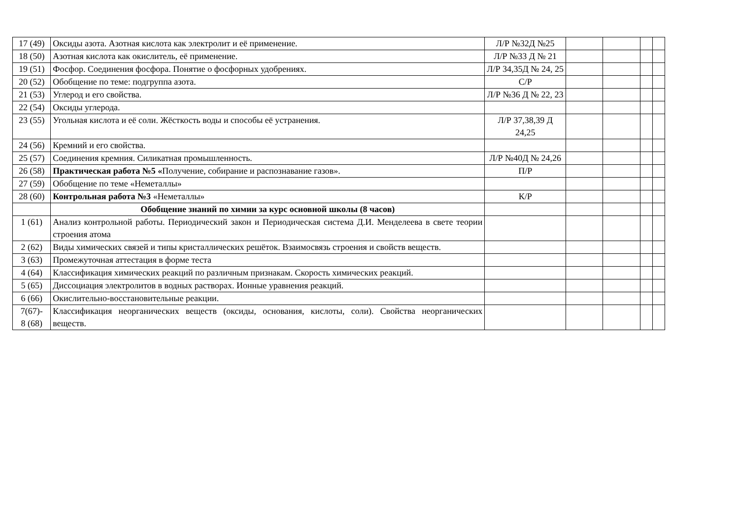| 17 (49) | Оксиды азота. Азотная кислота как электролит и её применение. | Л/Р №32Д №25 | | | | |
| 18 (50) | Азотная кислота как окислитель, её применение. | Л/Р №33 Д № 21 | | | | |
| 19 (51) | Фосфор. Соединения фосфора. Понятие о фосфорных удобрениях. | Л/Р 34,35Д № 24, 25 | | | | |
| 20 (52) | Обобщение по теме: подгруппа азота. | С/Р | | | | |
| 21 (53) | Углерод и его свойства. | Л/Р №36 Д № 22, 23 | | | | |
| 22 (54) | Оксиды углерода. | | | | | |
| 23 (55) | Угольная кислота и её соли. Жёсткость воды и способы её устранения. | Л/Р 37,38,39 Д 24,25 | | | | |
| 24 (56) | Кремний и его свойства. | | | | | |
| 25 (57) | Соединения кремния. Силикатная промышленность. | Л/Р №40Д № 24,26 | | | | |
| 26 (58) | Практическая работа №5 « Получение, собирание и распознавание газов». | П/Р | | | | |
| 27 (59) | Обобщение по теме «Неметаллы» | | | | | |
| 28 (60) | Контрольная работа №3 «Неметаллы» | К/Р | | | | |
| | Обобщение знаний по химии за курс основной школы (8 часов) | | | | | |
| 1 (61) | Анализ контрольной работы. Периодический закон и Периодическая система Д.И. Менделеева в свете теории строения атома | | | | | |
| 2 (62) | Виды химических связей и типы кристаллических решёток. Взаимосвязь строения и свойств веществ. | | | | | |
| 3 (63) | Промежуточная аттестация в форме теста | | | | | |
| 4 (64) | Классификация химических реакций по различным признакам. Скорость химических реакций. | | | | | |
| 5 (65) | Диссоциация электролитов в водных растворах. Ионные уравнения реакций. | | | | | |
| 6 (66) | Окислительно-восстановительные реакции. | | | | | |
| 7(67)- 8 (68) | Классификация неорганических веществ (оксиды, основания, кислоты, соли). Свойства неорганических веществ. | | | | | |